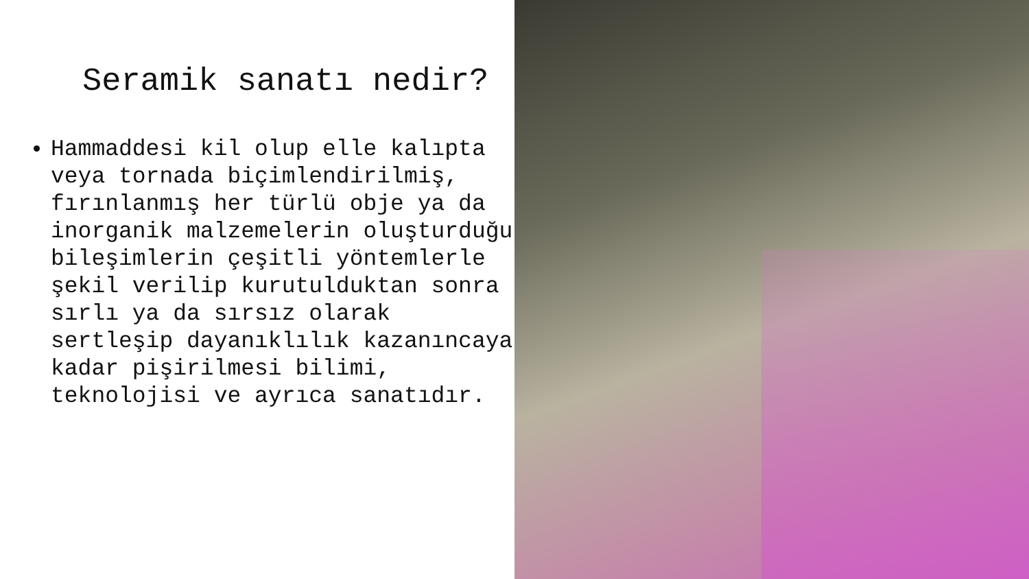Seramik sanatı nedir?
Hammaddesi kil olup elle kalıpta veya tornada biçimlendirilmiş, fırınlanmış her türlü obje ya da inorganik malzemelerin oluşturduğu bileşimlerin çeşitli yöntemlerle şekil verilip kurutulduktan sonra sırlı ya da sırsız olarak sertleşip dayanıklılık kazanıncaya kadar pişirilmesi bilimi, teknolojisi ve ayrıca sanatıdır.